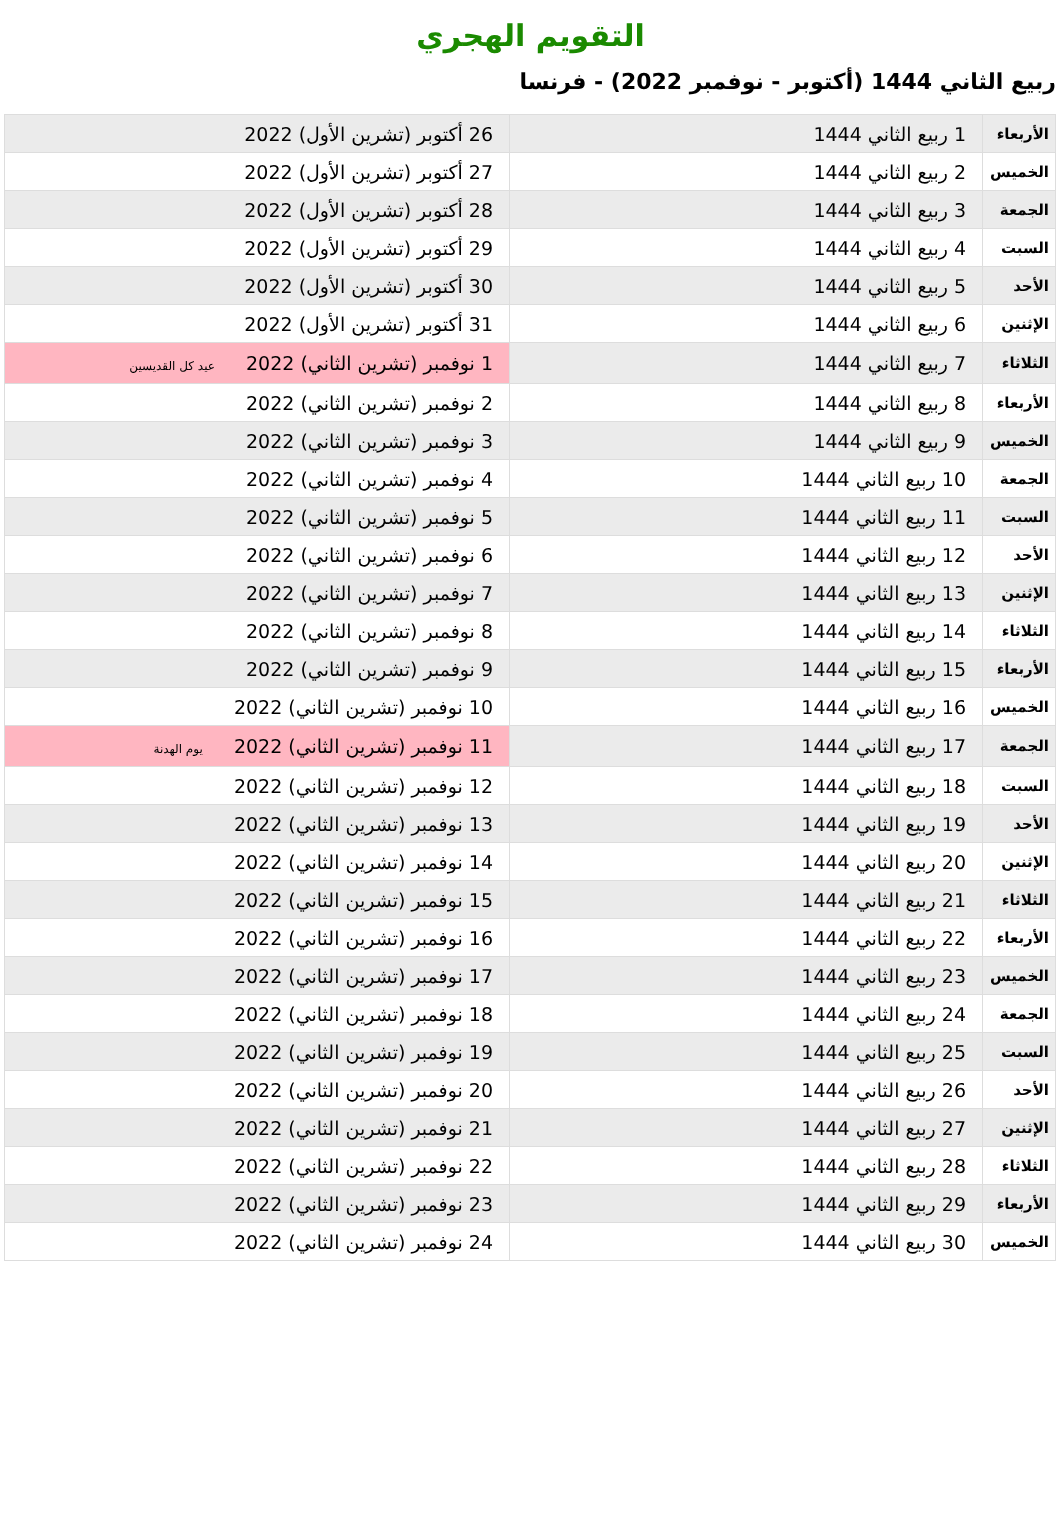التقويم الهجري
ربيع الثاني 1444 (أكتوبر - نوفمبر 2022) - فرنسا
| الأربعاء | 1 ربيع الثاني 1444 | 26 أكتوبر (تشرين الأول) 2022 |
| الخميس | 2 ربيع الثاني 1444 | 27 أكتوبر (تشرين الأول) 2022 |
| الجمعة | 3 ربيع الثاني 1444 | 28 أكتوبر (تشرين الأول) 2022 |
| السبت | 4 ربيع الثاني 1444 | 29 أكتوبر (تشرين الأول) 2022 |
| الأحد | 5 ربيع الثاني 1444 | 30 أكتوبر (تشرين الأول) 2022 |
| الإثنين | 6 ربيع الثاني 1444 | 31 أكتوبر (تشرين الأول) 2022 |
| الثلاثاء | 7 ربيع الثاني 1444 | 1 نوفمبر (تشرين الثاني) 2022 عيد كل القديسين |
| الأربعاء | 8 ربيع الثاني 1444 | 2 نوفمبر (تشرين الثاني) 2022 |
| الخميس | 9 ربيع الثاني 1444 | 3 نوفمبر (تشرين الثاني) 2022 |
| الجمعة | 10 ربيع الثاني 1444 | 4 نوفمبر (تشرين الثاني) 2022 |
| السبت | 11 ربيع الثاني 1444 | 5 نوفمبر (تشرين الثاني) 2022 |
| الأحد | 12 ربيع الثاني 1444 | 6 نوفمبر (تشرين الثاني) 2022 |
| الإثنين | 13 ربيع الثاني 1444 | 7 نوفمبر (تشرين الثاني) 2022 |
| الثلاثاء | 14 ربيع الثاني 1444 | 8 نوفمبر (تشرين الثاني) 2022 |
| الأربعاء | 15 ربيع الثاني 1444 | 9 نوفمبر (تشرين الثاني) 2022 |
| الخميس | 16 ربيع الثاني 1444 | 10 نوفمبر (تشرين الثاني) 2022 |
| الجمعة | 17 ربيع الثاني 1444 | 11 نوفمبر (تشرين الثاني) 2022 يوم الهدنة |
| السبت | 18 ربيع الثاني 1444 | 12 نوفمبر (تشرين الثاني) 2022 |
| الأحد | 19 ربيع الثاني 1444 | 13 نوفمبر (تشرين الثاني) 2022 |
| الإثنين | 20 ربيع الثاني 1444 | 14 نوفمبر (تشرين الثاني) 2022 |
| الثلاثاء | 21 ربيع الثاني 1444 | 15 نوفمبر (تشرين الثاني) 2022 |
| الأربعاء | 22 ربيع الثاني 1444 | 16 نوفمبر (تشرين الثاني) 2022 |
| الخميس | 23 ربيع الثاني 1444 | 17 نوفمبر (تشرين الثاني) 2022 |
| الجمعة | 24 ربيع الثاني 1444 | 18 نوفمبر (تشرين الثاني) 2022 |
| السبت | 25 ربيع الثاني 1444 | 19 نوفمبر (تشرين الثاني) 2022 |
| الأحد | 26 ربيع الثاني 1444 | 20 نوفمبر (تشرين الثاني) 2022 |
| الإثنين | 27 ربيع الثاني 1444 | 21 نوفمبر (تشرين الثاني) 2022 |
| الثلاثاء | 28 ربيع الثاني 1444 | 22 نوفمبر (تشرين الثاني) 2022 |
| الأربعاء | 29 ربيع الثاني 1444 | 23 نوفمبر (تشرين الثاني) 2022 |
| الخميس | 30 ربيع الثاني 1444 | 24 نوفمبر (تشرين الثاني) 2022 |